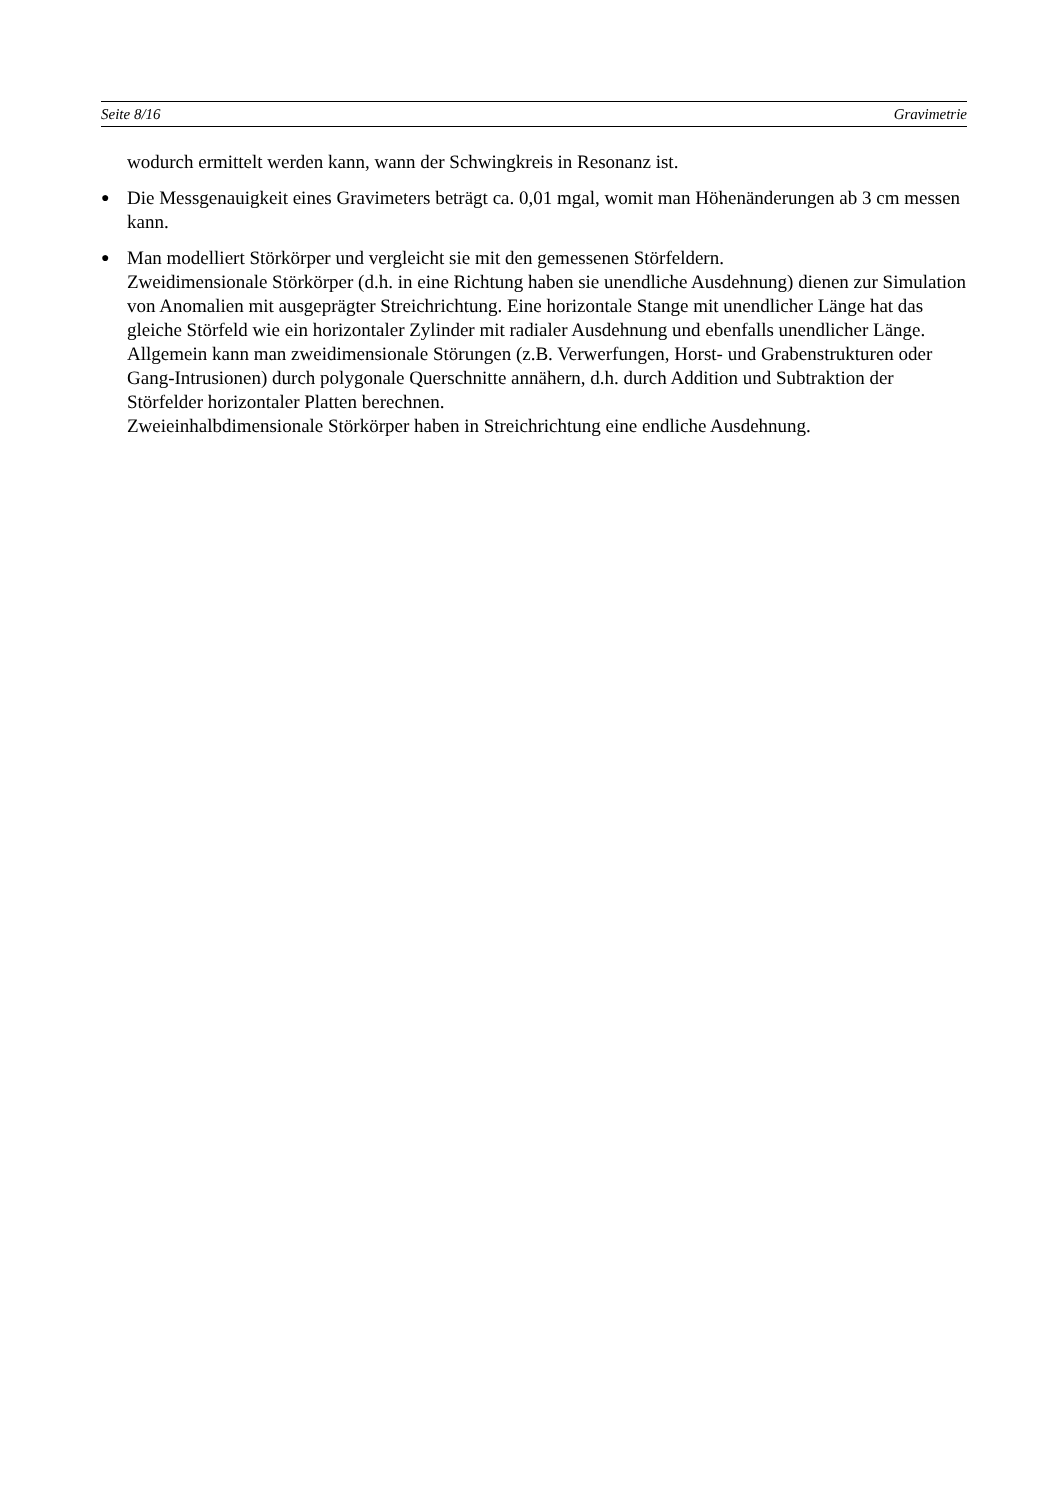Seite 8/16 Gravimetrie
wodurch ermittelt werden kann, wann der Schwingkreis in Resonanz ist.
●
Die Messgenauigkeit eines Gravimeters beträgt ca. 0,01 mgal, womit man Höhenänderungen ab 3 cm messen kann.
●
Man modelliert Störkörper und vergleicht sie mit den gemessenen Störfeldern.
Zweidimensionale Störkörper (d.h. in eine Richtung haben sie unendliche Ausdehnung) dienen zur Simulation von Anomalien mit ausgeprägter Streichrichtung. Eine horizontale Stange mit unendlicher Länge hat das gleiche Störfeld wie ein horizontaler Zylinder mit radialer Ausdehnung und ebenfalls unendlicher Länge. Allgemein kann man zweidimensionale Störungen (z.B. Verwerfungen, Horst- und Grabenstrukturen oder Gang-Intrusionen) durch polygonale Querschnitte annähern, d.h. durch Addition und Subtraktion der Störfelder horizontaler Platten berechnen.
Zweieinhalbdimensionale Störkörper haben in Streichrichtung eine endliche Ausdehnung.